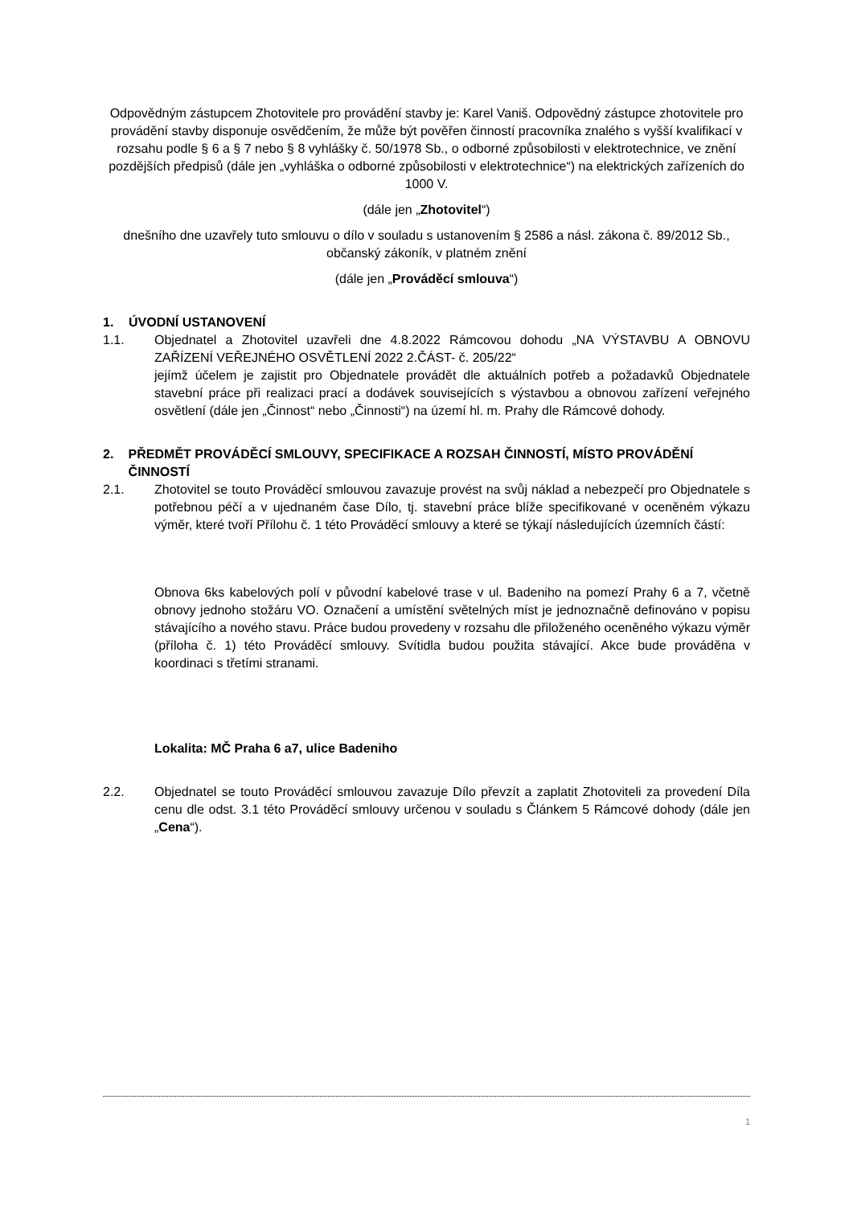Odpovědným zástupcem Zhotovitele pro provádění stavby je: Karel Vaniš. Odpovědný zástupce zhotovitele pro provádění stavby disponuje osvědčením, že může být pověřen činností pracovníka znalého s vyšší kvalifikací v rozsahu podle § 6 a § 7 nebo § 8 vyhlášky č. 50/1978 Sb., o odborné způsobilosti v elektrotechnice, ve znění pozdějších předpisů (dále jen „vyhláška o odborné způsobilosti v elektrotechnice“) na elektrických zařízeních do 1000 V.
(dále jen „Zhotovitel“)
dnešního dne uzavřely tuto smlouvu o dílo v souladu s ustanovením § 2586 a násl. zákona č. 89/2012 Sb., občanský zákoník, v platném znění
(dále jen „Prováděcí smlouva“)
1. ÚVODNÍ USTANOVENÍ
1.1. Objednatel a Zhotovitel uzavřeli dne 4.8.2022 Rámcovou dohodu „NA VÝSTAVBU A OBNOVU ZAŘÍZENÍ VEŘEJNÉHO OSVĚTLENÍ 2022 2.ČÁST- č. 205/22“
jejímž účelem je zajistit pro Objednatele provádět dle aktuálních potřeb a požadavků Objednatele stavební práce při realizaci prací a dodávek souvisejících s výstavbou a obnovou zařízení veřejného osvětlení (dále jen „Činnost“ nebo „Činnosti“) na území hl. m. Prahy dle Rámcové dohody.
2. PŘEDMĚT PROVÁDĚCÍ SMLOUVY, SPECIFIKACE A ROZSAH ČINNOSTÍ, MÍSTO PROVÁDĚNÍ ČINNOSTÍ
2.1. Zhotovitel se touto Prováděcí smlouvou zavazuje provést na svůj náklad a nebezpečí pro Objednatele s potřebnou péčí a v ujednaném čase Dílo, tj. stavební práce blíže specifikované v oceněném výkazu výměr, které tvoří Přílohu č. 1 této Prováděcí smlouvy a které se týkají následujících územních částí:
Obnova 6ks kabelových polí v původní kabelové trase v ul. Badeniho na pomezí Prahy 6 a 7, včetně obnovy jednoho stožáru VO. Označení a umístění světelných míst je jednoznačně definováno v popisu stávajícího a nového stavu. Práce budou provedeny v rozsahu dle přiloženého oceněného výkazu výměr (příloha č. 1) této Prováděcí smlouvy. Svítidla budou použita stávající. Akce bude prováděna v koordinaci s třetími stranami.
Lokalita: MČ Praha 6 a7, ulice Badeniho
2.2. Objednatel se touto Prováděcí smlouvou zavazuje Dílo převzít a zaplatit Zhotoviteli za provedení Díla cenu dle odst. 3.1 této Prováděcí smlouvy určenou v souladu s Článkem 5 Rámcové dohody (dále jen „Cena“).
1